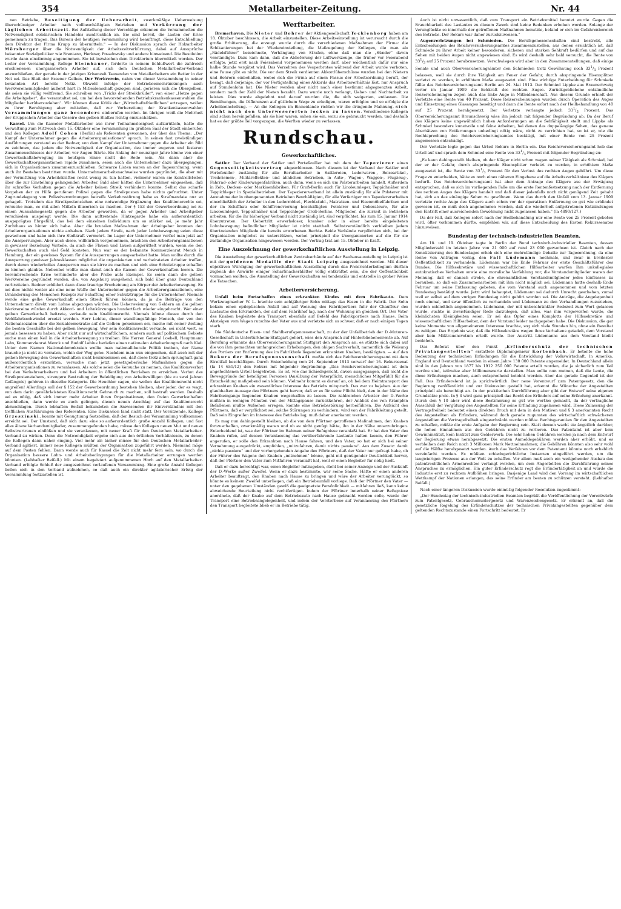354 Metallarbeiter-Zeitung. Nr. 44
nen Betriebe, Beseitigung der Ueberarbeit, zweckmäßige Ueberweisung überschüssiger Arbeiter nach vollbeschäftigten Betrieben und Verkürzung der täglichen Arbeitszeit. Bei Aufstellung dieser Vorschläge erkennen die Versammelten die Notwendigkeit solidarischen Handelns ausdrücklich an. Sie sind bereit, die Lasten der Krise gemeinsam zu tragen. Das Bureau der heutigen Versammlung wird beauftragt, diese Entschließung dem Direktor der Firma Krupp zu übermitteln." — In der Diskussion sprach der Holzarbeiter Mörsberger über die Notwendigkeit der Arbeitszeitverkürzung, dabei auf Aussprüche bekannter Sozialpolitiker wie Brentano, Herkner, Posadowsky und andere hinweisend. Die Resolution wurde dann einstimmig angenommen. Sie ist inzwischen dem Direktorium übermittelt worden. Der Leiter der Versammlung, Kollege Steinhauer, forderte in seinem Schlußwort die zahlreich erschienenen unorganisierten Arbeiter auf, sich dem Deutschen Metallarbeiter-Verband anzuschließen, der gerade in der jetzigen Krisenzeit Tausenden von Metallarbeitern ein Retter in der Not sei. Das Blatt der Essener Gelben, Der Werkverein, nahm von dieser Versammlung in seiner bekannten Art bereits Notiz. Obwohl infolge der Betriebseinschränkungen auch Werkvereinsmitglieder äußerst hart in Mitleidenschaft gezogen sind, gerieren sich die Obergelben, als seien sie völlig weltfremd. Sie schreiben von „Tricks der Streikbrüder", von einer „Hetze gegen die Arbeitgeber", die veranstaltet sei, um bei den bevorstehenden Betriebskrankenkassenwahlen die Mitglieder herüberzuziehen". Wir können diese Kritik der „Wirtschaftsfriedlichen" ertragen, wollen zu ihrer Beruhigung aber mitteilen, daß zur Vorbereitung der Krankenkassenwahlen Versammlungen ganz besonders einberufen werden. Im übrigen weiß die Mehrheit der Kruppschen Arbeiter das Geseire des gelben Blattes richtig einzuschätzen.
Kassel. Um die Kasseler Metallarbeiter aus ihrer Teilnahmslosigkeit aufzurütteln, hatte die Verwaltung zum Mittwoch dem 15. Oktober eine Versammlung im größten Saal der Stadt einberufen und den Kollegen Adolf Cohen (Berlin) als Referenten gewonnen, der über das Thema: „Der Kampf der Unternehmer gegen die Arbeiterorganisationen" sprach. In seinen fast zweistündigen Ausführungen verstand es der Redner, von dem Kampf der Unternehmer gegen die Arbeiter ein Bild zu zeichnen, das jedem die Notwendigkeit der Organisation, des immer engeren und festeren Zusammenschlusses der Arbeiter, vor Augen führte. Bis Anfang der neunziger Jahre könne von einer Gewerkschaftsbewegung im heutigen Sinne nicht die Rede sein. Als dann aber die Gewerkschaftsorganisationen rapide zunahmen, seien auch die Unternehmer dazu übergegangen, sich in Organisationen zusammenzuschließen. Schwarze Listen waren an der Tagesordnung, wenn auch ihr Bestehen bestritten wurde. Unternehmerarbeitsnachweise wurden gegründet, die aber mit der Vermittlung von Arbeitskräften recht wenig zu tun hatten, vielmehr waren sie Kontrollstellen über die zur Einstellung gelangenden Arbeiter. Bald aber hätten die Unternehmer eingesehen, daß ihr schroffes Verhalten gegen die Arbeiter keinen Streik verhindern konnte. Selbst das scharfe Vorgehen der zu Hilfe gerufenen Polizei gegen die Streikposten habe nichts gefruchtet. Unter Zugrundelegung von Polizeiverordnungen betreffs Verkehrsstörung habe es Strafmandate nur so gehagelt. Trotzdem das Streikpostenstehen eine notwendige Ergänzung des Koalitionsrechts sei, versuche man, es mit allen Mitteln illusorisch zu machen. Der § 153 der Gewerbeordnung sei zu einem Ausnahmegesetz gegen die Arbeiter geworden, da er gegen Arbeiter und Arbeitgeber verschieden ausgelegt werde. Die dann auftretende Hintzegarde habe ein außerordentlich ausgeprägtes Ehrgefühl, das bei dem einzelnen Individuum um so stärker sei, je mehr Jahr Zuchthaus es hinter sich habe. Aber die brutalen Maßnahmen der Arbeitgeber konnten den Arbeiterorganisationen nichts anhaben. Nach jedem Streik, nach jeder Lohnbewegung seien diese gewachsen und habe sich ihre Stoßkraft vermehrt. Im Lager der Unternehmer verfiel man jetzt auf die Aussperrungen. Aber auch diese, willkürlich vorgenommen, brachten den Arbeiterorganisationen in gewisser Beziehung Vorteile, da auch die Flauen und Lauen aufgerüttelt wurden, wenn sie den Gewerkschaften auch viel Geld kosteten. Nun war es der bekannte Kommerzienrat Menck in Hamburg, der ein gewisses System für die Aussperrungen ausgearbeitet hatte. Man wollte durch die Aussperrung gewisser Jahresklassen möglichst die organisierten und verheirateten Arbeiter treffen, durch deren wiederholtes Aussperren man sie kirre zu machen und sich eine Schutztruppe schaffen zu können glaubte. Nebenbei wollte man damit auch die Kassen der Gewerkschaften leeren. Die hereinbrechende Krise verhinderte aber die Probe aufs Exempel. Es seien dann die gelben Werkvereine gegründet worden, die, von Augsburg ausgehend, sich bald über ganz Deutschland verbreiteten. Redner schildert dann diese traurige Erscheinung am Körper der Arbeiterbewegung. Es sei dies nichts weiter als eine neue Waffe der Unternehmer gegen die Arbeiterorganisationen, eine Umänderung des Menschen Rezepts zur Schaffung einer Schutztruppe für die Unternehmer. Niemals werde eine gelbe Gewerkschaft einen Streik führen können, da ja die Beiträge von den Unternehmern direkt vom Lohne abgezogen würden. Die Ueberweisung von Geldern an die gelben Werkvereine würden durch Akkord- und Lohnkürzungen hundertfach wieder eingebracht. Wer einer gelben Gewerkschaft beitrete, verkaufe sein Koalitionsrecht. Niemals könne dieses durch den Wohlfahrtsschwindel ersetzt werden. Herr Lebius, dieser wandlungsfähige Mensch, der von den Nationalsozialen über die Sozialdemokratie auf die Gelben gekommen sei, mache mit seiner Zeitung die besten Geschäfte bei der gelben Bewegung. Wer sein Koalitionsrecht verkaufe, sei nicht wert, es jemals besessen zu haben. Aber nicht nur auf wirtschaftlichem, sondern auch auf politischem Gebiete suche man einen Keil in die Arbeiterbewegung zu treiben. Die Herren General Loebell, Hauptmann Lahs, Kommerzienrat Menck und Rudolf Lebius beriefen einen nationalen Arbeiterkongreß nach Kiel. Unter dem Namen Nationaldemokraten wollte man nationalliberale Politik treiben, der Name brauche ja nicht zu verraten, wohin der Weg gehe. Nachdem man nun eingesehen, daß auch mit der gelben Bewegung den Gewerkschaften nicht beizukommen sei, daß diese trotz allem sprunghaft ganz außerordentlich erstarkten, versuche man jetzt gesetzgeberische Maßnahmen gegen die Arbeiterorganisationen zu veranlassen. Als solche seien die Versuche zu nennen, das Koalitionsverbot bei den Verkehrsarbeitern und bei Arbeitern in öffentlichen Betrieben zu erreichen. Verbot des Streikpostenstehens, strengere Bestrafung der Beleidigung von Arbeitswilligen (bis zu zwei Jahren Gefängnis) gehören in dieselbe Kategorie. Die Heuchler sagen, sie wollen das Koalitionsrecht nicht angreifen! Allerdings soll der § 152 der Gewerbeordnung bestehen bleiben, aber jeder, der es wagt, von dem darin gewährleisteten Koalitionsrecht Gebrauch zu machen, soll bestraft werden. Deshalb sei es nötig, daß sich immer mehr Arbeiter ihren Organisationen, den freien Gewerkschaften anschließen, dann werde es auch gelingen, diesen neuen Anschlag auf das Koalitionsrecht abzuschlagen. Durch lebhaften Beifall bekundeten die Anwesenden ihr Einverständnis mit den trefflichen Ausführungen des Referenten. Eine Diskussion fand nicht statt. Der Vorsitzende, Kollege Grzeszinski, konnte mit Genugtuung feststellen, daß der Besuch der Versammlung vollkommen erreicht sei. Der Umstand, daß sich dazu eine so außerordentlich große Anzahl Kollegen, und fast alles ältere Verbandsmitglieder, zusammengefunden habe, müsse den Kollegen neuen Mut und neues Selbstvertrauen einflößen und sie veranlassen, mit neuer Kraft für den Deutschen Metallarbeiter-Verband zu wirken. Denn die Notwendigkeit ergebe sich aus den örtlichen Verhältnissen, zu denen die Kollegen dann näher einging. Viel mehr als bisher müsse für den Deutschen Metallarbeiter-Verband agitiert, immer neue Kollegen müßten der Organisation zugeführt werden. Niemand möge auf dem Posten fehlen. Dann werde auch für Kassel die Zeit nicht mehr fern sein, wo durch die Organisation bessere Lohn- und Arbeitsbedingungen für die Metallarbeiter errungen werden könnten. (Lebhafter Beifall.) Mit einem begeistert aufgenommenen Hoch auf den Metallarbeiter-Verband erfolgte Schluß der ausgezeichnet verlaufenen Versammlung. Eine große Anzahl Kollegen ließen sich in den Verband aufnehmen, so daß auch ein direkter agitatorischer Erfolg der Versammlung festzustellen ist.
Werftarbeiter.
Bremerhaven. Die Nieter und Bohrer der Aktiengesellschaft Tecklenborg haben am 18. Oktober beschlossen, die Arbeit einzustellen. Diese Arbeitseinstellung ist verursacht durch die große Erbitterung, die erzeugt wurde durch die verschiedenen Maßnahmen der Firma: die Schikanierungen bei der Wiedereinstellung, die Maßregelung der Kollegen, die man als „Rädelsführer" bezeichnete, Verhängung von Strafen, ohne daß man die „Sünder" davon verständigte. Dazu kam dann, daß die Ablieferung der Luftwerkzeuge, die früher vor Feierabend erfolgte, jetzt erst nach Feierabend vorgenommen werden darf, aber wöchentlich dafür nur eine halbe Stunde vergütet wird. Das Verzehren des Vesperbrotes während der Arbeit wurde verboten, eine Pause gibt es nicht. Die vor dem Streik verdienten Akkordüberschüsse wurden bei den Nietern und Bohrern einbehalten, wobei sich die Firma auf einen Passus der Arbeitsordnung beruft, der besagt, daß derjenige, der vor Fertigstellung eines Akkords das Arbeitsverhältnis löst, nur Anspruch auf Stundenlohn hat. Die Nieter werden aber nicht nach einer bestimmt abgegrenzten Arbeit, sondern nach der Zahl der Nieten bezahlt. Dazu wurde noch verlangt, Ueber- und Nachtarbeit zu leisten. Dies wurde abgelehnt und darauf wurden die, die sich weigerten, entlassen. Die Bemühungen, die Differenzen auf gütlichem Wege zu erledigen, waren erfolglos und so erfolgte die Arbeitseinstellung. — An die Kollegen im Binnenlande richten wir die dringende Mahnung, sich nicht nach den Unterweserorten locken zu lassen. Verschiedene Kollegen sind schon hereingefallen, als sie hier waren, sahen sie ein, wozu sie gebraucht werden, und deshalb hat es der größte Teil vorgezogen, die Werften wieder zu verlassen.
Rundschau.
Gewerkschaftliches.
Sattler. Der Verband der Sattler und Portefeuiller hat mit dem der Tapezierer einen Gegenseitigkeitsvertrag abgeschlossen. Nach diesem ist der Verband der Sattler und Portefeuiller zuständig für alle Berufsarbeiter in Sattlereien, Lederwaren-, Reiseartikel-, Treibriemen-, Militäreffekten- und ähnlichen Betrieben, in Auto-, Wagen-, Waggon-, Flugzeug-, Fahrrad- oder Kinderwagenfabriken, auch dann, wenn es sich um Polsterarbeiten handelt. Außerdem in Zelt-, Decken- oder Markisenfabriken. Für Groß-Berlin auch für Linoleumleger, Teppichnäher und Teppichleger in Spezialbetrieben. Der Tapeziererverband ist allein zuständig für alle Polsterer mit Ausnahme der in obengenannten Betrieben Beschäftigten, für alle Verfertiger von Tapeziererarbeiten einschließlich der Arbeiter in den Ledermöbel-, Flechtstuhl-, Matratzen- und Eisenmöbelfabriken und der im Schiffbau oder Schiffrenovierung beschäftigten Polsterer und Dekorateure, für alle Linoleumleger, Teppichnäher und Teppichleger Groß-Berlins. Mitglieder, die zurzeit in Betrieben arbeiten, für die ihr bisheriger Verband nicht zuständig ist, sind verpflichtet, bis zum 15. Januar 1914 überzutreten. Der Uebertritt erwerbsloser, kranker oder in einer bereits eingeleiteten Lohnbewegung befindlicher Mitglieder ist nicht statthaft. Selbstverständlich verbleiben jedem übertretenden Mitgliede die bereits erworbenen Rechte. Beide Verbände verpflichten sich, bei der Organisation möglichst zu unterstützen, wobei prinzipiell die Unorganisierten auf die für sie zuständige Organisation hingewiesen werden. Der Vertrag trat am 15. Oktober in Kraft.
Eine Auszeichnung der gewerkschaftlichen Ausstellung in Leipzig.
Die Ausstellung der gewerkschaftlichen Zentralverbände auf der Bauhausausstellung in Leipzig ist mit der goldenen Medaille der Stadt Leipzig ausgezeichnet worden. Mit dieser objektiven Würdigung der gewerkschaftlichen Ausstellung durch das Preisrichterkollegium dürften zugleich die Anwürfe einiger Scharfmacherblätter völlig entkräftet sein, die der Oeffentlichkeit vormachen wollten, die Ausstellung der Gewerkschaften sei tendenziös und entstelle in grober Weise die Tatsachen.
Arbeiterversicherung.
Unfall beim Fortschaffen eines erkrankten Kindes mit dem Fabrikauto. Dem Werkzeugmacher W. L. brachte sein achtjähriger Sohn mittags das Essen in die Fabrik. Der Sohn bekam einen epileptischen Anfall und auf Weisung des Fabrikportiers fuhr der Chauffeur des Lastautos den Erkrankten, der auf dem Fabrikhof lag, nach der Wohnung im gleichen Ort. Der Vater des Knaben begleitete den Transport ebenfalls auf Befehl des Fabrikportiers nach Hause. Beim Absteigen vom Wagen rutschte der Vater aus und verletzte sich so schwer, daß er nach einigen Tagen starb.
Die Süddeutsche Eisen- und Stahlberufsgenossenschaft, zu der der Unfallbetrieb der D.-Motoren-Gesellschaft in Untertürkheim-Stuttgart gehört, wies den Anspruch auf Hinterbliebenenrente ab. Auf Berufung erkannte das Oberversicherungsamt Stuttgart den Anspruch an; es stützte sich dabei auf die von ihm gemachten umfangreichen Erhebungen, den obigen Sachverhalt, namentlich die Weisung des Portiers zur Entfernung des im Fabrikhofe liegenden erkrankten Knaben, bestätigten. — Auf den Rekurs der Berufsgenossenschaft mußte sich das Reichsversicherungsamt mit dem Streitfall beschäftigen. Durch Entscheidung vom 24. September 1913 verwarf der 16. Rekurssenat (Ia 14 651/12) den Rekurs mit folgender Begründung: „Das Reichsversicherungsamt ist dem angefochtenen Urteil beigetreten. Es ist, wie das Schiedsgericht, davon ausgegangen, daß nicht die Beweggründe der beteiligten Personen (Ausübung der Vaterpflicht, menschliches Mitgefühl) für die Entscheidung maßgebend sein können. Vielmehr kommt es darauf an, ob bei dem Heimtransport des erkrankten Knaben ein wesentliches Interesse des Betriebs mitsprach. Das war zu bejahen. Aus der glaubhaften Aussage des Pförtners geht hervor, daß er es für seine Pflicht hielt, den in der Nähe des Fabrikeingangs liegenden Knaben wegschaffen zu lassen. Die zahlreichen Arbeiter der D.-Werke mußten in wenigen Minuten von der Mittagspause zurückkehren, der Anblick des von Krämpfen Befallenen mußte Aufsehen erregen, konnte eine Betriebsstörung herbeiführen. Die Aufsicht des Pförtners, daß er verpflichtet sei, solche Störungen zu verhindern, wird von der Fabrikleitung geteilt. Daß sein Eingreifen im Interesse des Betriebs lag, muß daher anerkannt werden.
Es mag nun dahingestellt bleiben, ob die von dem Pförtner getroffenen Maßnahmen, den Knaben fortzuschaffen, zweckmäßig waren und ob es nicht genügt hätte, ihn in der Nähe unterzubringen. Entscheidend ist, was der Pförtner im Rahmen seiner Befugnisse veranlaßt hat. Er hat den Vater des Knaben rufen, auf dessen Veranlassung das vorüberfahrende Lastauto halten lassen, den Führer angerufen, er solle den Erkrankten nach Hause fahren, und den Vater, so hat er sich bei seiner Vernehmung ausgedrückt, empfohlen, „mitzufahren, damit nichts passiere". Aus dem Zusatz: damit „nichts passiere" und der vorhergehenden Angabe des Pförtners, daß der Vater nur gefragt habe, ob der Führer des Wagens den Knaben „mitnehmen" könne, geht mit genügender Deutlichkeit hervor, daß der Pförtner den Vater zum Mitfahren veranlaßt hat, weil er einen Begleiter für nötig hielt.
Daß er dazu berechtigt war, einen Begleiter mitzugeben, steht bei seiner Anzeige und der Auskunft der D.-Werke außer Zweifel. Wenn er dazu bestimmte, war seine Sache. Hätte er einen anderen Arbeiter beauftragt, den Knaben nach Hause zu bringen und wäre der Arbeiter verunglückt, so könnte es keinem Zweifel unterliegen, daß ein Betriebsunfall vorliege. Daß der Pförtner den Vater — unter den gegebenen Umständen gewiß die geeignetste Persönlichkeit — mitfahren ließ, kann keine abweichende Beurteilung nicht rechtfertigen. Indem der Pförtner innerhalb seiner Befugnisse anordnete, daß der Knabe auf dem Betriebsauto nach Hause gebracht werden solle, wurde der Transport eine Betriebsangelegenheit, und indem der Verstorbene auf Veranlassung des Pförtners den Transport begleitete blieb er im Betriebe tätig.
Auch ist nicht unwesentlich, daß zum Transport ein Betriebsmittel benutzt wurde. Gegen die Brauchbarkeit des Lastautos zu diesem Zweck sind keine Bedenken erhoben worden. Solange der Verunglückte es innerhalb der getroffenen Maßnahmen benutzte, befand er sich im Gefahrenbereich des Betriebs. Der Rekurs war daher zurückzuweisen."
Augenverletzungen bei Schmieden. Die Berufsgenossenschaften sind bestrebt, alle Entscheidungen des Reichsversicherungsamtes zusammenzustellen, aus denen ersichtlich ist, daß Schmiede zu ihrer Arbeit keiner besonderen, sicheren und starken Sehkraft bedürfen und auf das Sehen mit beiden Augen nicht angewiesen sind. Es wird deshalb sehr bald versucht, die Rente von 331/3 auf 25 Prozent herabzusetzen. Verschwiegen wird aber in den Zusammenstellungen, daß einige Senate und auch Oberversicherungsämter den Schmieden trotz Gewöhnung noch 331/3 Prozent belassen, weil sie durch ihre Tätigkeit am Feuer der Gefahr, durch abspringende Eisensplitter verletzt zu werden, in erhöhtem Maße ausgesetzt sind. Eine wichtige Entscheidung für Schmiede fällte das Reichsversicherungsamt Berlin am 24. Mai 1913. Der Schmied Lippke aus Braunschweig verlor im Januar 1909 die Sehkraft des rechten Auges. Zurückgebliebene entzündliche Reizerscheinungen zogen auch das linke Auge in Mitleidenschaft. Aus diesem Grunde erhielt der Verletzte eine Rente von 40 Prozent. Diese Reizerscheinungen wurden durch Operation des Auges und Einsetzung eines Glasauges beseitigt und dann die Rente sofort nach der Heilbehandlung von 40 auf 25 Prozent herabgesetzt. Der Verletzte verlangte jedoch 331/3 Prozent. Das Oberversicherungsamt Braunschweig wies ihn jedoch mit folgender Begründung ab: Da der Beruf des Klägers keine ungewöhnlich hohen Anforderungen an die Sehfähigkeit stellt und Lippke als Schmied besonders kunstvolle und feine Arbeiten, bei denen das doppeläugige Sehen, das genaue Abschätzen von Entfernungen unbedingt nötig wäre, nicht zu verrichten hat, so ist er, wie die Rechtsprechung des Reichsversicherungsamtes bestätigt, mit einer Rente von 25 Prozent angemessen entschädigt.
Der Verletzte legte gegen das Urteil Rekurs in Berlin ein. Das Reichsversicherungsamt hob das Urteil auf und sprach dem Schmied eine Rente von 331/3 Prozent mit folgender Begründung zu:
„Es kann dahingestellt bleiben, ob der Kläger nicht schon wegen seiner Tätigkeit als Schmied, bei der er der Gefahr, durch abspringende Eisensplitter verletzt zu werden, in erhöhtem Maße ausgesetzt ist, die Rente von 331/3 Prozent für den Verlust des rechten Auges gebührt. Um diese Frage zu entscheiden, hätte es noch eines näheren Eingehens auf die Arbeitsverhältnisse des Klägers bedurft. Das Reichsversicherungsamt hat aber dem Antrage des Klägers aus der Erwägung entsprochen, daß es sich im vorliegenden Falle um die erste Rentenfestsetzung nach der Entfernung des rechten Auges des Klägers handelt und daß dieser jedenfalls noch nicht genügend Zeit gehabt hat, sich an das einäugige Sehen zu gewöhnen. Wenn das durch den Unfall vom 13. Januar 1909 verletzte rechte Auge des Klägers auch schon vor der operativen Entfernung so gut wie erblindet gewesen ist, so muß doch angenommen werden, daß die wiederholt aufgetretenen Entzündungen den Eintritt einer ausreichenden Gewöhnung nicht zugelassen haben." (Ia 4890/127.)
Da der Fall, daß Kollegen sofort nach der Heilbehandlung nur eine Rente von 25 Prozent geboten wird, öfter vorkommen dürfte, empfehlen wir, auf diese Entscheidung des Ersten Rekurssenates hinzuweisen.
Bundestag der technisch-industriellen Beamten.
Am 18. und 19. Oktober tagte in Berlin der Bund technisch-industrieller Beamten, dessen Mitgliederzahl im letzten Jahre von 21 000 auf rund 23 000 gewachsen ist. Gleich nach der Konstituierung des Bundestages erhob sich eine mehrstündige Debatte zur Tagesordnung, da eine Reihe von Anträgen vorlag, den Fall Lüdemann nochmals, und zwar in breitester Oeffentlichkeit zu verhandeln. Lüdemann war bis Ende Februar der erste Geschäftsführer des Bundes. Die Hilfssekretäre und wissenschaftlichen Hilfsarbeiter warfen ihm unkollegiales autokratisches Verhalten sowie eine moralische Verfehlung vor, die Vorstandsmitglieder waren der Meinung, daß er danach strebe, die ehrenamtlichen Vorstandsmitglieder jedes Einflusses zu berauben, so daß ein Zusammenarbeiten mit ihm nicht möglich sei. Lüdemann hatte deshalb Ende Februar um seine Entlassung gebeten, die vom Vorstand auch angenommen und vom letzten Bundestag bestätigt wurde. Jetzt wird behauptet, Lüdemann sei dadurch Unrecht geschehen, zumal weil er selbst auf dem vorigen Bundestag nicht gehört worden sei. Die Anträge, die Angelegenheit noch einmal, und zwar öffentlich zu verhandeln und Lüdemann zu den Verhandlungen zuzuziehen, wurden schließlich angenommen. Lüdemann, der mit unbeschränkter Redezeit zum Wort gelassen wurde, suchte in zweistündiger Rede darzulegen, daß alles, was ihm vorgeworfen wurde, die kleinlichsten Kleinigkeiten seien. Er sei das Opfer eines Komplotts der Hilfssekretäre und wissenschaftlichen Hilfsarbeiter, dem der Vorstand leider nachgegeben habe. Die Diskussion, die gar keine Momente von allgemeinerem Interesse brachte, zog sich viele Stunden hin, ohne ein Resultat zu zeitigen. Das Ergebnis war, daß die Hilfssekretäre wegen ihres Verhaltens getadelt, dem Vorstand aber kein Mißtrauensvotum erteilt wurde. Der Austritt Lüdemanns aus dem Vorstand bleibt bestehen.
Das Referat über den Punkt „Erfinderschutz der technischen Privatangestellten" erstattete Diplomingenieur Kortenbach. Er betonte die hohe Bedeutung der technischen Erfindungen für die Entwicklung der Volkswirtschaft. In Amerika, England und Deutschland werden in einem Jahre 130 000 Patente angemeldet. In Deutschland allein sind in den Jahren von 1877 bis 1912 250 000 Patente erteilt worden, die ja sicherlich zum Teil wertlos sind, teilweise aber Millionenwerte darstellen. Man sollte nun meinen, daß die Leute, die diese Erfindungen machen, auch entsprechend belohnt werden. Aber das gerade Gegenteil ist der Fall. Das Erfinderelend ist ja sprichwörtlich. Der neue Vorentwurf zum Patentgesetz, den die Regierung veröffentlicht und zur Diskussion gestellt hat, erkennt die Wünsche der Angestellten prinzipiell als berechtigt an. In der praktischen Durchführung aber gibt der Entwurf seine eigenen Grundsätze preis. In § 3 wird ganz prinzipiell das Recht des Erfinders auf seine Erfindung anerkannt. Durch den § 10 aber wird diese Bestimmung so gut wie wertlos gemacht, da der vertragliche Ausschluß der Vergütung des Angestellten für seine Erfindung zugelassen wird. Diese Zulassung der Vertragsfreiheit bedeutet einen direkten Bruch mit dem in den Motiven und § 3 anerkannten Recht des Angestellten als Erfinders, während doch gerade zugunsten des wirtschaftlich schwächeren Angestellten die Vertragsfreiheit eingeschränkt werden müßte. Rechtsgarantien für den Angestellten zu schaffen, müßte die erste Aufgabe der Regierung sein. Statt dessen wacht sie ängstlich darüber, die hohen Einnahmen aus den Gebühren nicht zu verlieren. Das Patentamt ist aber kein Gewinninstitut, kein Institut zum Gelderwerb. Die sehr hohen Gebühren werden ja nach dem Entwurf der Regierung etwas herabgesetzt: Die ersten Anmeldegebühren werden aber erhöht, und es verbleiben dem Reich noch 3 Millionen Mark Nettoeinnahmen; die Gebühren könnten also sehr wohl auf die Hälfte herabgesetzt werden. Auch das Verfahren vor dem Patentamt könnte noch erheblich vereinfacht werden. Es müßten schiedsgerichtliche Instanzen eingeführt werden, um die langwierigen Prozesse aus der Welt zu schaffen. Vor allem muß auch ein weitgehender Ausbau des patentrechtlichen Armenrechtes verlangt werden, um dem Angestellten die Durchführung seines Anspruches zu ermöglichen. Ein guter Erfinderschutz regt die Erfindertätigkeit an und würde die Industrie erst zu rechtem Aufblühen bringen. Dasjenige Land wird den Vorrang im wirtschaftlichen Wettkampf der Nationen erlangen, das seine Erfinder am besten zu schützen versteht. (Lebhafter Beifall.)
Nach einer längeren Diskussion wurde einmütig folgender Resolution zugestimmt:
„Der Bundestag der technisch-industriellen Beamten begrüßt die Veröffentlichung der Vorentwürfe zum Patentgesetz, Gebrauchsmustergesetz und Warenzeichengesetz. Er erkennt an, daß die gesetzliche Regelung des Erfinderschutzes der technischen Privatangestellten gegenüber dem geltenden Rechtszustande einen Fortschritt bedeutet. Er